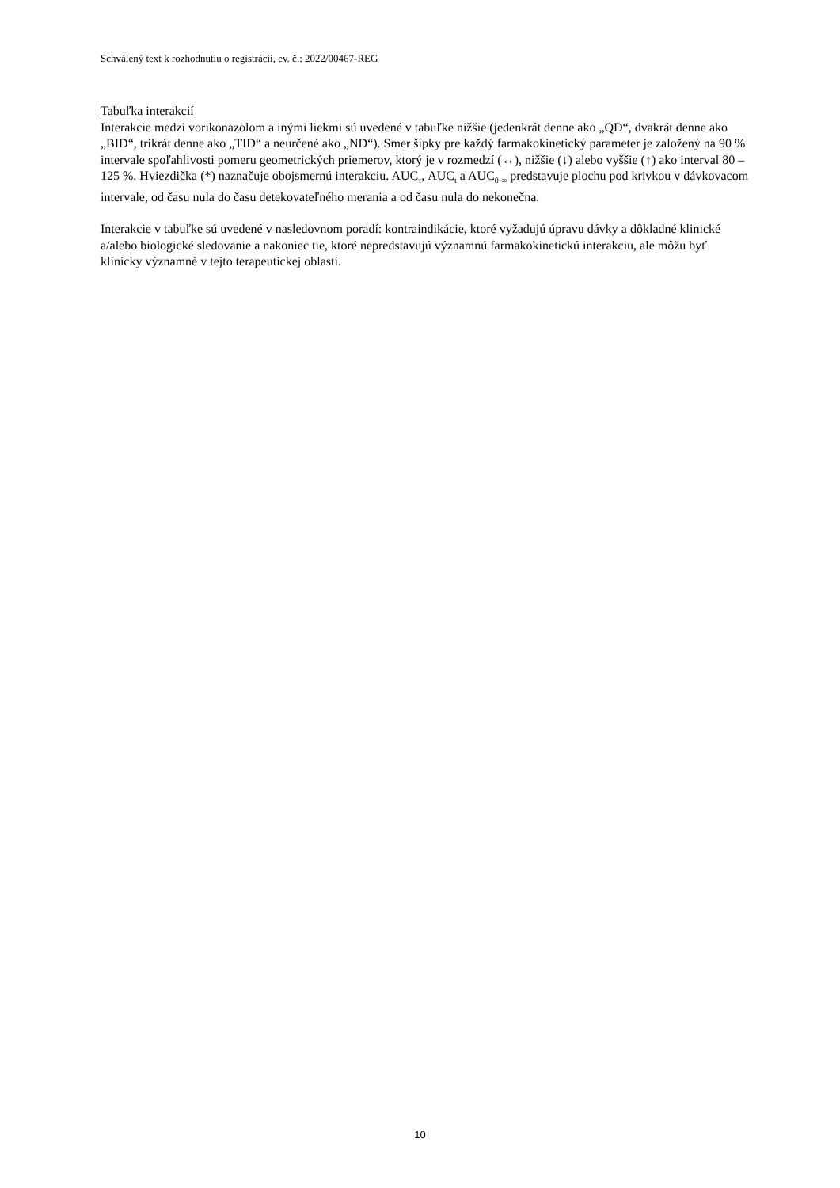Schválený text k rozhodnutiu o registrácii, ev. č.: 2022/00467-REG
Tabuľka interakcií
Interakcie medzi vorikonazolom a inými liekmi sú uvedené v tabuľke nižšie (jedenkrát denne ako „QD“, dvakrát denne ako „BID“, trikrát denne ako „TID“ a neurčené ako „ND“). Smer šípky pre každý farmakokinetický parameter je založený na 90 % intervale spoľahlivosti pomeru geometrických priemerov, ktorý je v rozmedzí (↔), nižšie (↓) alebo vyššie (↑) ako interval 80 – 125 %. Hviezdička (*) naznačuje obojsmernú interakciu. AUC<sub>τ</sub>, AUC<sub>t</sub> a AUC<sub>0-∞</sub> predstavuje plochu pod krivkou v dávkovacom intervale, od času nula do času detekovateľného merania a od času nula do nekonečna.
Interakcie v tabuľke sú uvedené v nasledovnom poradí: kontraindikácie, ktoré vyžadujú úpravu dávky a dôkladné klinické a/alebo biologické sledovanie a nakoniec tie, ktoré nepredstavujú významnú farmakokinetickú interakciu, ale môžu byť klinicky významné v tejto terapeutickej oblasti.
10